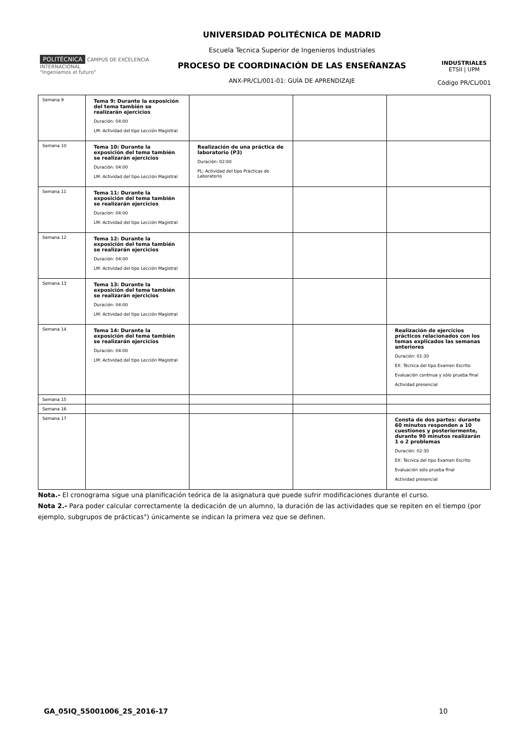POLITÉCNICA CAMPUS DE EXCELENCIA INTERNACIONAL
"Ingeniamos el futuro"
UNIVERSIDAD POLITÉCNICA DE MADRID
Escuela Tecnica Superior de Ingenieros Industriales
PROCESO DE COORDINACIÓN DE LAS ENSEÑANZAS
ANX-PR/CL/001-01: GUÍA DE APRENDIZAJE
INDUSTRIALES
ETSII | UPM
Código PR/CL/001
| Semana 9 | Tema 9: Durante la exposición del tema también se realizarán ejercicios Duración: 04:00 LM: Actividad del tipo Lección Magistral | | | |
| Semana 10 | Tema 10: Durante la exposición del tema también se realizarán ejercicios Duración: 04:00 LM: Actividad del tipo Lección Magistral | Realización de una práctica de laboratorio (P3) Duración: 02:00 PL: Actividad del tipo Prácticas de Laboratorio | | |
| Semana 11 | Tema 11: Durante la exposición del tema también se realizarán ejercicios Duración: 04:00 LM: Actividad del tipo Lección Magistral | | | |
| Semana 12 | Tema 12: Durante la exposición del tema también se realizarán ejercicios Duración: 04:00 LM: Actividad del tipo Lección Magistral | | | |
| Semana 13 | Tema 13: Durante la exposición del tema también se realizarán ejercicios Duración: 04:00 LM: Actividad del tipo Lección Magistral | | | |
| Semana 14 | Tema 14: Durante la exposición del tema también se realizarán ejercicios Duración: 04:00 LM: Actividad del tipo Lección Magistral | | | Realización de ejercicios prácticos relacionados con los temas explicados las semanas anteriores Duración: 01:30 EX: Técnica del tipo Examen Escrito Evaluación continua y sólo prueba final Actividad presencial |
| Semana 15 | | | | |
| Semana 16 | | | | |
| Semana 17 | | | | Consta de dos partes: durante 60 minutos responden a 10 cuestiones y posteriormente, durante 90 minutos realizarán 1 o 2 problemas Duración: 02:30 EX: Técnica del tipo Examen Escrito Evaluación sólo prueba final Actividad presencial |
Nota.- El cronograma sigue una planificación teórica de la asignatura que puede sufrir modificaciones durante el curso.
Nota 2.- Para poder calcular correctamente la dedicación de un alumno, la duración de las actividades que se repiten en el tiempo (por ejemplo, subgrupos de prácticas") únicamente se indican la primera vez que se definen.
GA_05IQ_55001006_2S_2016-17 10